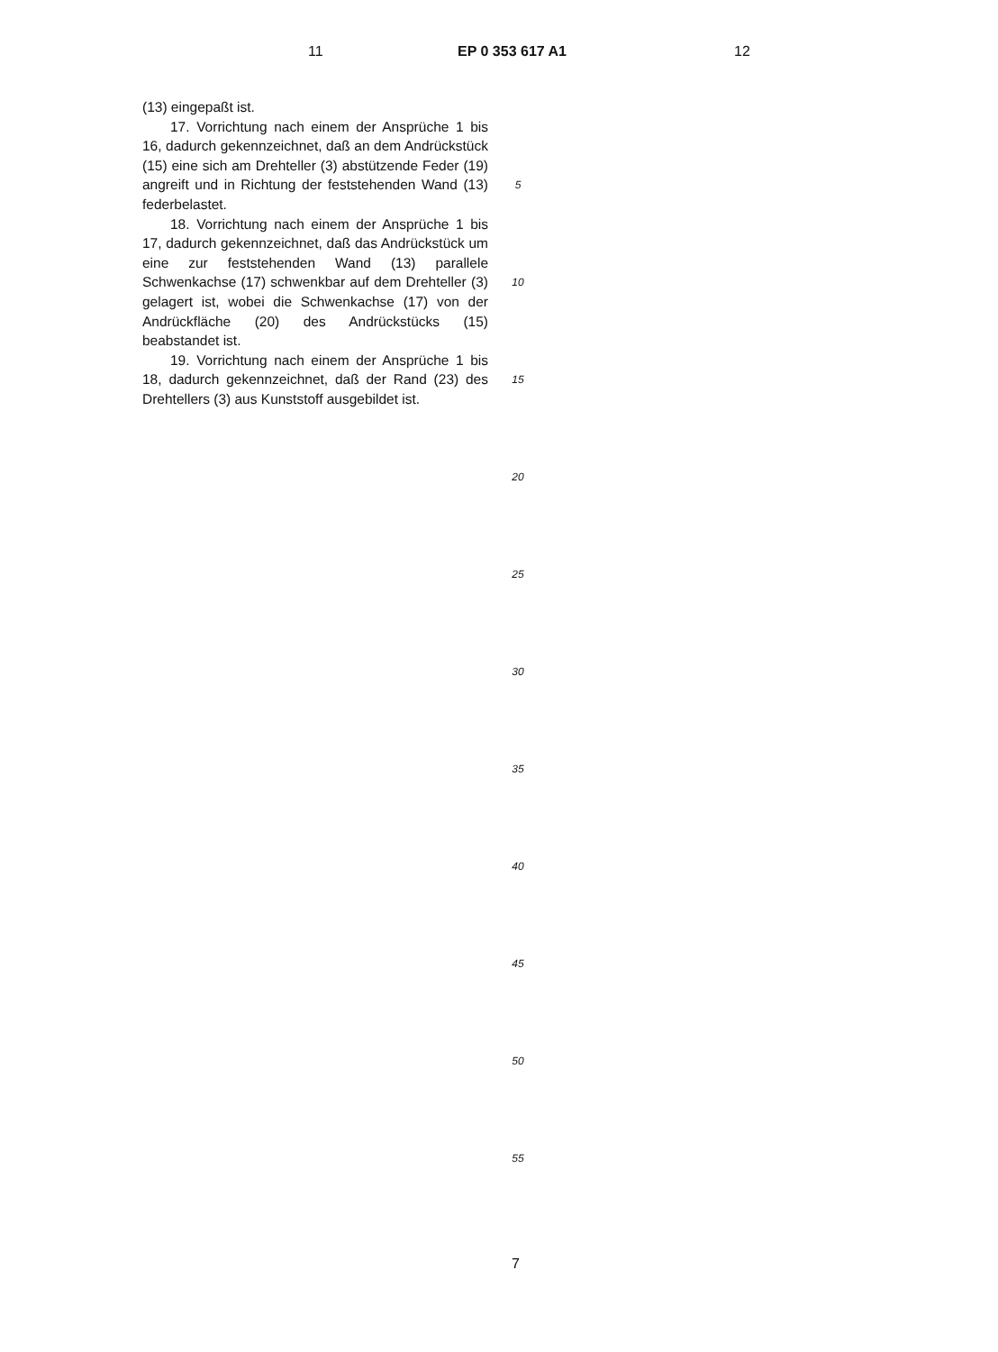11 EP 0 353 617 A1 12
(13) eingepaßt ist.
17. Vorrichtung nach einem der Ansprüche 1 bis 16, dadurch gekennzeichnet, daß an dem Andrückstück (15) eine sich am Drehteller (3) abstützende Feder (19) angreift und in Richtung der feststehenden Wand (13) federbelastet.
18. Vorrichtung nach einem der Ansprüche 1 bis 17, dadurch gekennzeichnet, daß das Andrückstück um eine zur feststehenden Wand (13) parallele Schwenkachse (17) schwenkbar auf dem Drehteller (3) gelagert ist, wobei die Schwenkachse (17) von der Andrückfläche (20) des Andrückstücks (15) beabstandet ist.
19. Vorrichtung nach einem der Ansprüche 1 bis 18, dadurch gekennzeichnet, daß der Rand (23) des Drehtellers (3) aus Kunststoff ausgebildet ist.
5
10
15
20
25
30
35
40
45
50
55
7